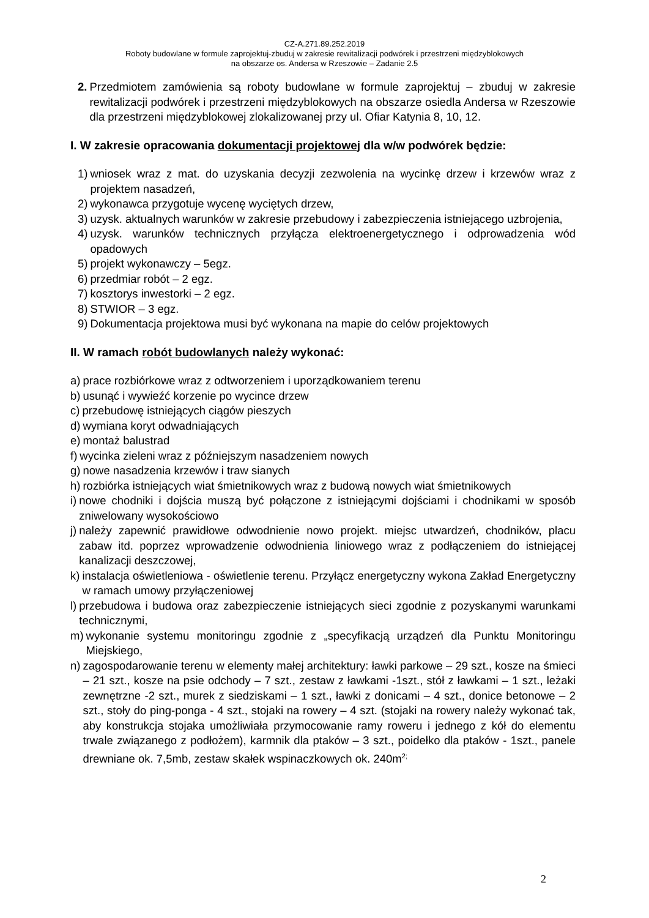CZ-A.271.89.252.2019
Roboty budowlane w formule zaprojektuj-zbuduj w zakresie rewitalizacji podwórek i przestrzeni międzyblokowych
na obszarze os. Andersa w Rzeszowie – Zadanie 2.5
2. Przedmiotem zamówienia są roboty budowlane w formule zaprojektuj – zbuduj w zakresie rewitalizacji podwórek i przestrzeni międzyblokowych na obszarze osiedla Andersa w Rzeszowie dla przestrzeni międzyblokowej zlokalizowanej przy ul. Ofiar Katynia 8, 10, 12.
I. W zakresie opracowania dokumentacji projektowej dla w/w podwórek będzie:
1) wniosek wraz z mat. do uzyskania decyzji zezwolenia na wycinkę drzew i krzewów wraz z projektem nasadzeń,
2) wykonawca przygotuje wycenę wyciętych drzew,
3) uzysk. aktualnych warunków w zakresie przebudowy i zabezpieczenia istniejącego uzbrojenia,
4) uzysk. warunków technicznych przyłącza elektroenergetycznego i odprowadzenia wód opadowych
5) projekt wykonawczy – 5egz.
6) przedmiar robót – 2 egz.
7) kosztorys inwestorki – 2 egz.
8) STWIOR – 3 egz.
9) Dokumentacja projektowa musi być wykonana na mapie do celów projektowych
II. W ramach robót budowlanych należy wykonać:
a) prace rozbiórkowe wraz z odtworzeniem i uporządkowaniem terenu
b) usunąć i wywieźć korzenie po wycince drzew
c) przebudowę istniejących ciągów pieszych
d) wymiana koryt odwadniających
e) montaż balustrad
f) wycinka zieleni wraz z późniejszym nasadzeniem nowych
g) nowe nasadzenia krzewów i traw sianych
h) rozbiórka istniejących wiat śmietnikowych wraz z budową nowych wiat śmietnikowych
i) nowe chodniki i dojścia muszą być połączone z istniejącymi dojściami i chodnikami w sposób zniwelowany wysokościowo
j) należy zapewnić prawidłowe odwodnienie nowo projekt. miejsc utwardzeń, chodników, placu zabaw itd. poprzez wprowadzenie odwodnienia liniowego wraz z podłączeniem do istniejącej kanalizacji deszczowej,
k) instalacja oświetleniowa - oświetlenie terenu. Przyłącz energetyczny wykona Zakład Energetyczny w ramach umowy przyłączeniowej
l) przebudowa i budowa oraz zabezpieczenie istniejących sieci zgodnie z pozyskanymi warunkami technicznymi,
m) wykonanie systemu monitoringu zgodnie z „specyfikacją urządzeń dla Punktu Monitoringu Miejskiego,
n) zagospodarowanie terenu w elementy małej architektury: ławki parkowe – 29 szt., kosze na śmieci – 21 szt., kosze na psie odchody – 7 szt., zestaw z ławkami -1szt., stół z ławkami – 1 szt., leżaki zewnętrzne -2 szt., murek z siedziskami – 1 szt., ławki z donicami – 4 szt., donice betonowe – 2 szt., stoły do ping-ponga - 4 szt., stojaki na rowery – 4 szt. (stojaki na rowery należy wykonać tak, aby konstrukcja stojaka umożliwiała przymocowanie ramy roweru i jednego z kół do elementu trwale związanego z podłożem), karmnik dla ptaków – 3 szt., poidełko dla ptaków - 1szt., panele drewniane ok. 7,5mb, zestaw skałek wspinaczkowych ok. 240m<sup>2;</sup>
2